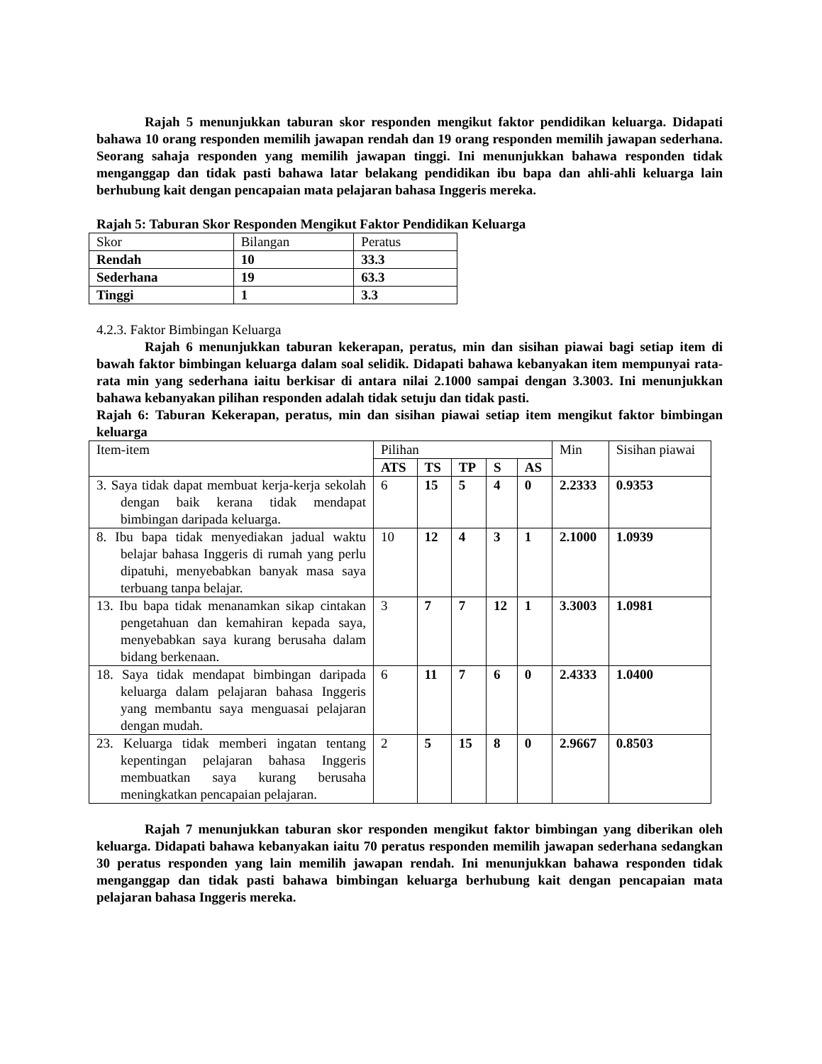Rajah 5 menunjukkan taburan skor responden mengikut faktor pendidikan keluarga. Didapati bahawa 10 orang responden memilih jawapan rendah dan 19 orang responden memilih jawapan sederhana. Seorang sahaja responden yang memilih jawapan tinggi. Ini menunjukkan bahawa responden tidak menganggap dan tidak pasti bahawa latar belakang pendidikan ibu bapa dan ahli-ahli keluarga lain berhubung kait dengan pencapaian mata pelajaran bahasa Inggeris mereka.
Rajah 5: Taburan Skor Responden Mengikut Faktor Pendidikan Keluarga
| Skor | Bilangan | Peratus |
| --- | --- | --- |
| Rendah | 10 | 33.3 |
| Sederhana | 19 | 63.3 |
| Tinggi | 1 | 3.3 |
4.2.3. Faktor Bimbingan Keluarga
Rajah 6 menunjukkan taburan kekerapan, peratus, min dan sisihan piawai bagi setiap item di bawah faktor bimbingan keluarga dalam soal selidik. Didapati bahawa kebanyakan item mempunyai rata-rata min yang sederhana iaitu berkisar di antara nilai 2.1000 sampai dengan 3.3003. Ini menunjukkan bahawa kebanyakan pilihan responden adalah tidak setuju dan tidak pasti.
Rajah 6: Taburan Kekerapan, peratus, min dan sisihan piawai setiap item mengikut faktor bimbingan keluarga
| Item-item | Pilihan | | | | | Min | Sisihan piawai |
| --- | --- | --- | --- | --- | --- | --- | --- |
| | ATS | TS | TP | S | AS | | |
| 3. Saya tidak dapat membuat kerja-kerja sekolah dengan baik kerana tidak mendapat bimbingan daripada keluarga. | 6 | 15 | 5 | 4 | 0 | 2.2333 | 0.9353 |
| 8. Ibu bapa tidak menyediakan jadual waktu belajar bahasa Inggeris di rumah yang perlu dipatuhi, menyebabkan banyak masa saya terbuang tanpa belajar. | 10 | 12 | 4 | 3 | 1 | 2.1000 | 1.0939 |
| 13. Ibu bapa tidak menanamkan sikap cintakan pengetahuan dan kemahiran kepada saya, menyebabkan saya kurang berusaha dalam bidang berkenaan. | 3 | 7 | 7 | 12 | 1 | 3.3003 | 1.0981 |
| 18. Saya tidak mendapat bimbingan daripada keluarga dalam pelajaran bahasa Inggeris yang membantu saya menguasai pelajaran dengan mudah. | 6 | 11 | 7 | 6 | 0 | 2.4333 | 1.0400 |
| 23. Keluarga tidak memberi ingatan tentang kepentingan pelajaran bahasa Inggeris membuatkan saya kurang berusaha meningkatkan pencapaian pelajaran. | 2 | 5 | 15 | 8 | 0 | 2.9667 | 0.8503 |
Rajah 7 menunjukkan taburan skor responden mengikut faktor bimbingan yang diberikan oleh keluarga. Didapati bahawa kebanyakan iaitu 70 peratus responden memilih jawapan sederhana sedangkan 30 peratus responden yang lain memilih jawapan rendah. Ini menunjukkan bahawa responden tidak menganggap dan tidak pasti bahawa bimbingan keluarga berhubung kait dengan pencapaian mata pelajaran bahasa Inggeris mereka.